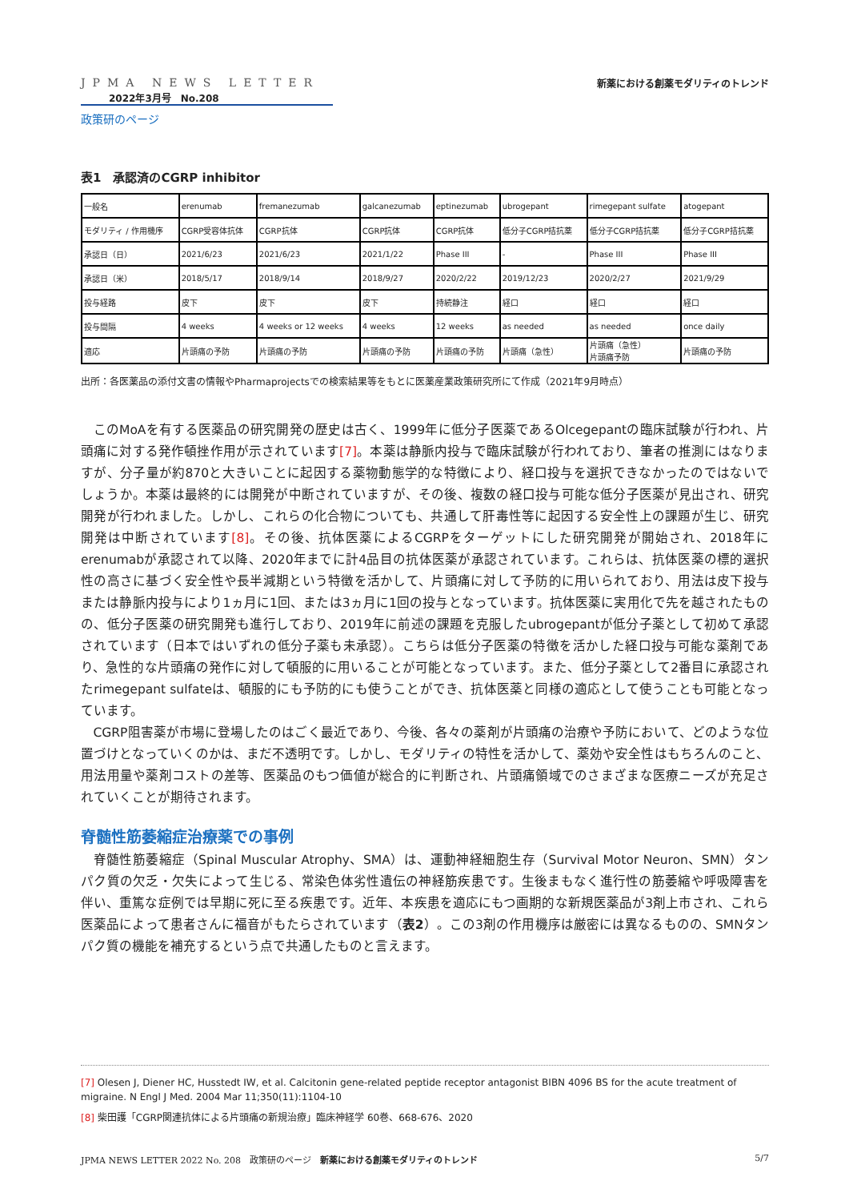JPMA NEWS LETTER
2022年3月号　No.208
政策研のページ
新薬における創薬モダリティのトレンド
表1　承認済のCGRP inhibitor
| 一般名 | erenumab | fremanezumab | galcanezumab | eptinezumab | ubrogepant | rimegepant sulfate | atogepant |
| モダリティ / 作用機序 | CGRP受容体抗体 | CGRP抗体 | CGRP抗体 | CGRP抗体 | 低分子CGRP拮抗薬 | 低分子CGRP拮抗薬 | 低分子CGRP拮抗薬 |
| 承認日（日） | 2021/6/23 | 2021/6/23 | 2021/1/22 | Phase III | - | Phase III | Phase III |
| 承認日（米） | 2018/5/17 | 2018/9/14 | 2018/9/27 | 2020/2/22 | 2019/12/23 | 2020/2/27 | 2021/9/29 |
| 投与経路 | 皮下 | 皮下 | 皮下 | 持続静注 | 経口 | 経口 | 経口 |
| 投与間隔 | 4 weeks | 4 weeks or 12 weeks | 4 weeks | 12 weeks | as needed | as needed | once daily |
| 適応 | 片頭痛の予防 | 片頭痛の予防 | 片頭痛の予防 | 片頭痛の予防 | 片頭痛（急性） | 片頭痛（急性） 片頭痛予防 | 片頭痛の予防 |
出所：各医薬品の添付文書の情報やPharmaprojectsでの検索結果等をもとに医薬産業政策研究所にて作成（2021年9月時点）
このMoAを有する医薬品の研究開発の歴史は古く、1999年に低分子医薬であるOlcegepantの臨床試験が行われ、片頭痛に対する発作頓挫作用が示されています[7]。本薬は静脈内投与で臨床試験が行われており、筆者の推測にはなりますが、分子量が約870と大きいことに起因する薬物動態学的な特徴により、経口投与を選択できなかったのではないでしょうか。本薬は最終的には開発が中断されていますが、その後、複数の経口投与可能な低分子医薬が見出され、研究開発が行われました。しかし、これらの化合物についても、共通して肝毒性等に起因する安全性上の課題が生じ、研究開発は中断されています[8]。その後、抗体医薬によるCGRPをターゲットにした研究開発が開始され、2018年にerenumabが承認されて以降、2020年までに計4品目の抗体医薬が承認されています。これらは、抗体医薬の標的選択性の高さに基づく安全性や長半減期という特徴を活かして、片頭痛に対して予防的に用いられており、用法は皮下投与または静脈内投与により1ヵ月に1回、または3ヵ月に1回の投与となっています。抗体医薬に実用化で先を越されたものの、低分子医薬の研究開発も進行しており、2019年に前述の課題を克服したubrogepantが低分子薬として初めて承認されています（日本ではいずれの低分子薬も未承認）。こちらは低分子医薬の特徴を活かした経口投与可能な薬剤であり、急性的な片頭痛の発作に対して頓服的に用いることが可能となっています。また、低分子薬として2番目に承認されたrimegepant sulfateは、頓服的にも予防的にも使うことができ、抗体医薬と同様の適応として使うことも可能となっています。
CGRP阻害薬が市場に登場したのはごく最近であり、今後、各々の薬剤が片頭痛の治療や予防において、どのような位置づけとなっていくのかは、まだ不透明です。しかし、モダリティの特性を活かして、薬効や安全性はもちろんのこと、用法用量や薬剤コストの差等、医薬品のもつ価値が総合的に判断され、片頭痛領域でのさまざまな医療ニーズが充足されていくことが期待されます。
脊髄性筋萎縮症治療薬での事例
脊髄性筋萎縮症（Spinal Muscular Atrophy、SMA）は、運動神経細胞生存（Survival Motor Neuron、SMN）タンパク質の欠乏・欠失によって生じる、常染色体劣性遺伝の神経筋疾患です。生後まもなく進行性の筋萎縮や呼吸障害を伴い、重篤な症例では早期に死に至る疾患です。近年、本疾患を適応にもつ画期的な新規医薬品が3剤上市され、これら医薬品によって患者さんに福音がもたらされています（表2）。この3剤の作用機序は厳密には異なるものの、SMNタンパク質の機能を補充するという点で共通したものと言えます。
[7] Olesen J, Diener HC, Husstedt IW, et al. Calcitonin gene-related peptide receptor antagonist BIBN 4096 BS for the acute treatment of migraine. N Engl J Med. 2004 Mar 11;350(11):1104-10
[8] 柴田護「CGRP関連抗体による片頭痛の新規治療」臨床神経学 60巻、668-676、2020
JPMA NEWS LETTER 2022 No. 208　政策研のページ　新薬における創薬モダリティのトレンド 5/7